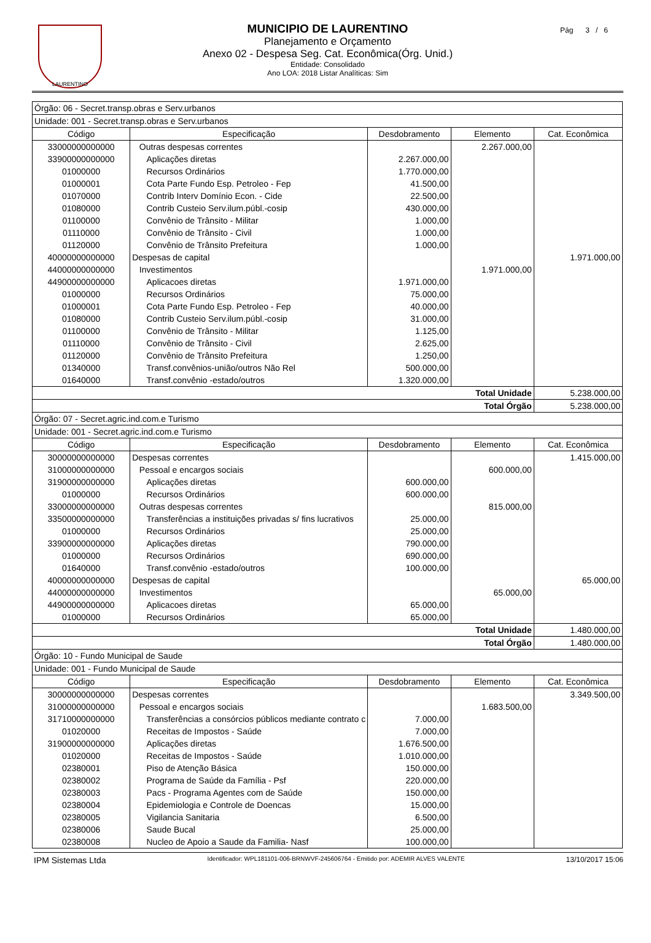LAURENTINO Pág 3 / 6
MUNICIPIO DE LAURENTINO
Planejamento e Orçamento
Anexo 02 - Despesa Seg. Cat. Econômica(Órg. Unid.)
Entidade: Consolidado
Ano LOA: 2018 Listar Analíticas: Sim
| Órgão: 06 - Secret.transp.obras e Serv.urbanos | | | | |
| Unidade: 001 - Secret.transp.obras e Serv.urbanos | | | | |
| Código | Especificação | Desdobramento | Elemento | Cat. Econômica |
| 33000000000000 | Outras despesas correntes | | 2.267.000,00 | |
| 33900000000000 | Aplicações diretas | 2.267.000,00 | | |
| 01000000 | Recursos Ordinários | 1.770.000,00 | | |
| 01000001 | Cota Parte Fundo Esp. Petroleo - Fep | 41.500,00 | | |
| 01070000 | Contrib Interv Domínio Econ. - Cide | 22.500,00 | | |
| 01080000 | Contrib Custeio Serv.ilum.públ.-cosip | 430.000,00 | | |
| 01100000 | Convênio de Trânsito - Militar | 1.000,00 | | |
| 01110000 | Convênio de Trânsito - Civil | 1.000,00 | | |
| 01120000 | Convênio de Trânsito Prefeitura | 1.000,00 | | |
| 40000000000000 | Despesas de capital | | | 1.971.000,00 |
| 44000000000000 | Investimentos | | 1.971.000,00 | |
| 44900000000000 | Aplicacoes diretas | 1.971.000,00 | | |
| 01000000 | Recursos Ordinários | 75.000,00 | | |
| 01000001 | Cota Parte Fundo Esp. Petroleo - Fep | 40.000,00 | | |
| 01080000 | Contrib Custeio Serv.ilum.públ.-cosip | 31.000,00 | | |
| 01100000 | Convênio de Trânsito - Militar | 1.125,00 | | |
| 01110000 | Convênio de Trânsito - Civil | 2.625,00 | | |
| 01120000 | Convênio de Trânsito Prefeitura | 1.250,00 | | |
| 01340000 | Transf.convênios-união/outros Não Rel | 500.000,00 | | |
| 01640000 | Transf.convênio -estado/outros | 1.320.000,00 | | |
| Total Unidade | | | | 5.238.000,00 |
| Total Órgão | | | | 5.238.000,00 |
| Órgão: 07 - Secret.agric.ind.com.e Turismo | | | | |
| Unidade: 001 - Secret.agric.ind.com.e Turismo | | | | |
| Código | Especificação | Desdobramento | Elemento | Cat. Econômica |
| 30000000000000 | Despesas correntes | | | 1.415.000,00 |
| 31000000000000 | Pessoal e encargos sociais | | 600.000,00 | |
| 31900000000000 | Aplicações diretas | 600.000,00 | | |
| 01000000 | Recursos Ordinários | 600.000,00 | | |
| 33000000000000 | Outras despesas correntes | | 815.000,00 | |
| 33500000000000 | Transferências a instituições privadas s/ fins lucrativos | 25.000,00 | | |
| 01000000 | Recursos Ordinários | 25.000,00 | | |
| 33900000000000 | Aplicações diretas | 790.000,00 | | |
| 01000000 | Recursos Ordinários | 690.000,00 | | |
| 01640000 | Transf.convênio -estado/outros | 100.000,00 | | |
| 40000000000000 | Despesas de capital | | | 65.000,00 |
| 44000000000000 | Investimentos | | 65.000,00 | |
| 44900000000000 | Aplicacoes diretas | 65.000,00 | | |
| 01000000 | Recursos Ordinários | 65.000,00 | | |
| Total Unidade | | | | 1.480.000,00 |
| Total Órgão | | | | 1.480.000,00 |
| Órgão: 10 - Fundo Municipal de Saude | | | | |
| Unidade: 001 - Fundo Municipal de Saude | | | | |
| Código | Especificação | Desdobramento | Elemento | Cat. Econômica |
| 30000000000000 | Despesas correntes | | | 3.349.500,00 |
| 31000000000000 | Pessoal e encargos sociais | | 1.683.500,00 | |
| 31710000000000 | Transferências a consórcios públicos mediante contrato c | 7.000,00 | | |
| 01020000 | Receitas de Impostos - Saúde | 7.000,00 | | |
| 31900000000000 | Aplicações diretas | 1.676.500,00 | | |
| 01020000 | Receitas de Impostos - Saúde | 1.010.000,00 | | |
| 02380001 | Piso de Atenção Básica | 150.000,00 | | |
| 02380002 | Programa de Saúde da Família - Psf | 220.000,00 | | |
| 02380003 | Pacs - Programa Agentes com de Saúde | 150.000,00 | | |
| 02380004 | Epidemiologia e Controle de Doencas | 15.000,00 | | |
| 02380005 | Vigilancia Sanitaria | 6.500,00 | | |
| 02380006 | Saude Bucal | 25.000,00 | | |
| 02380008 | Nucleo de Apoio a Saude da Familia- Nasf | 100.000,00 | | |
IPM Sistemas Ltda Identificador: WPL181101-006-BRNWVF-245606764 - Emitido por: ADEMIR ALVES VALENTE 13/10/2017 15:06